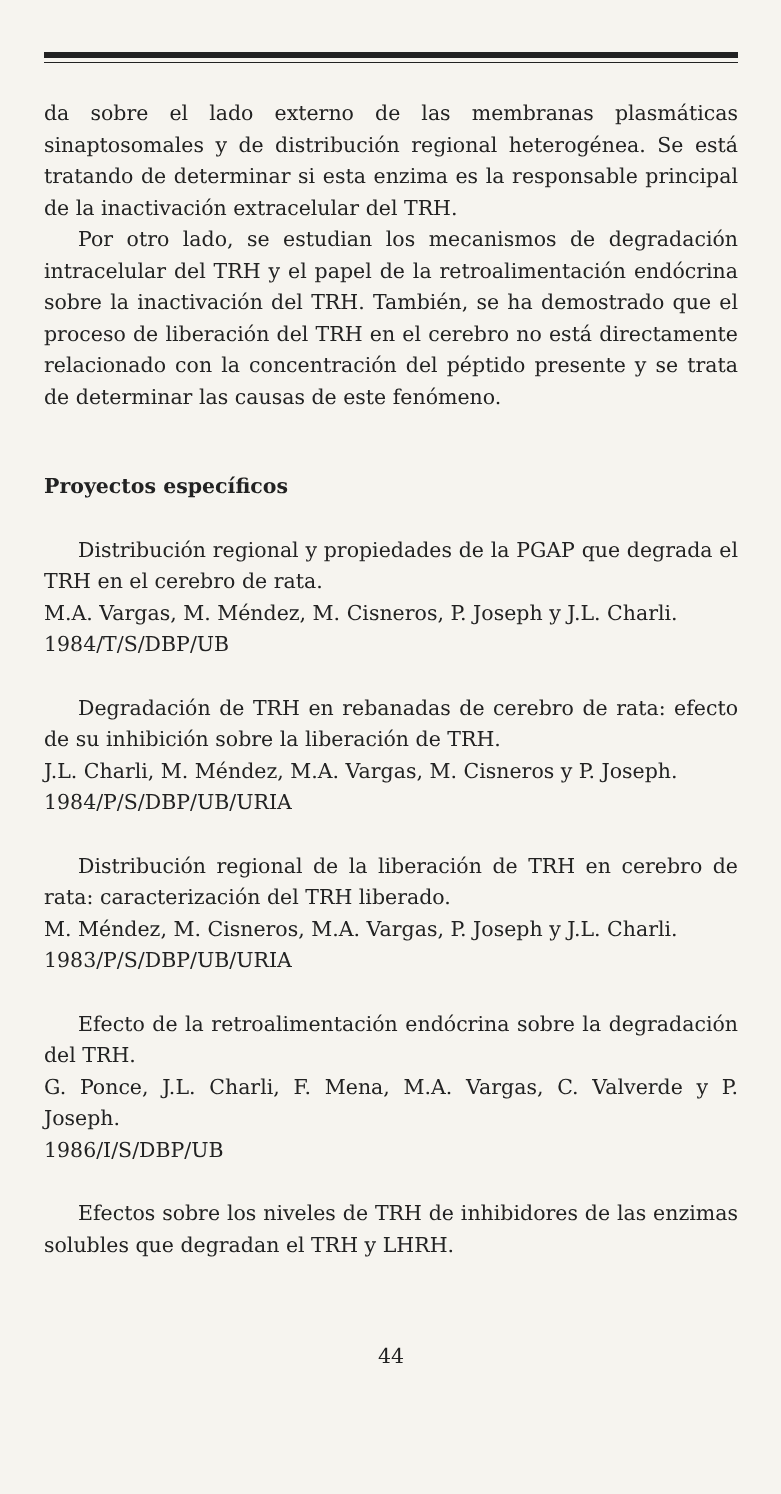da sobre el lado externo de las membranas plasmáticas sinaptosomales y de distribución regional heterogénea. Se está tratando de determinar si esta enzima es la responsable principal de la inactivación extracelular del TRH.
Por otro lado, se estudian los mecanismos de degradación intracelular del TRH y el papel de la retroalimentación endócrina sobre la inactivación del TRH. También, se ha demostrado que el proceso de liberación del TRH en el cerebro no está directamente relacionado con la concentración del péptido presente y se trata de determinar las causas de este fenómeno.
Proyectos específicos
Distribución regional y propiedades de la PGAP que degrada el TRH en el cerebro de rata.
M.A. Vargas, M. Méndez, M. Cisneros, P. Joseph y J.L. Charli.
1984/T/S/DBP/UB
Degradación de TRH en rebanadas de cerebro de rata: efecto de su inhibición sobre la liberación de TRH.
J.L. Charli, M. Méndez, M.A. Vargas, M. Cisneros y P. Joseph.
1984/P/S/DBP/UB/URIA
Distribución regional de la liberación de TRH en cerebro de rata: caracterización del TRH liberado.
M. Méndez, M. Cisneros, M.A. Vargas, P. Joseph y J.L. Charli.
1983/P/S/DBP/UB/URIA
Efecto de la retroalimentación endócrina sobre la degradación del TRH.
G. Ponce, J.L. Charli, F. Mena, M.A. Vargas, C. Valverde y P. Joseph.
1986/I/S/DBP/UB
Efectos sobre los niveles de TRH de inhibidores de las enzimas solubles que degradan el TRH y LHRH.
44